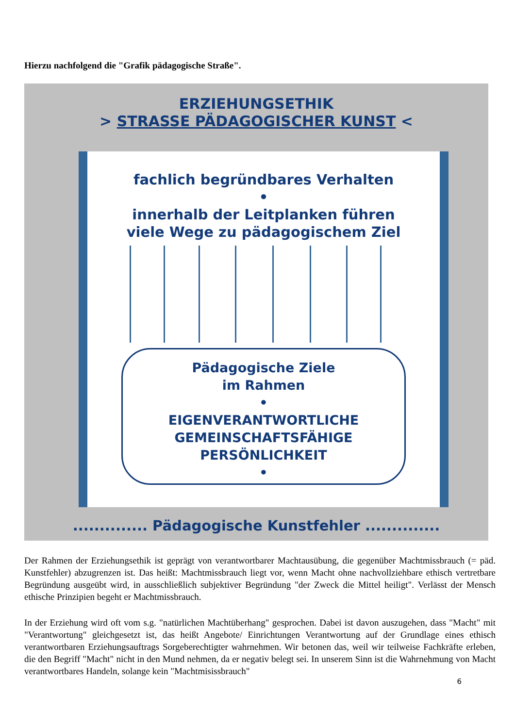Hierzu nachfolgend die "Grafik pädagogische Straße".
ERZIEHUNGSETHIK
> STRASSE PÄDAGOGISCHER KUNST <
fachlich begründbares Verhalten
•
innerhalb der Leitplanken führen
viele Wege zu pädagogischem Ziel
Pädagogische Ziele
im Rahmen
•
EIGENVERANTWORTLICHE
GEMEINSCHAFTSFÄHIGE
PERSÖNLICHKEIT
•
.............. Pädagogische Kunstfehler ..............
Der Rahmen der Erziehungsethik ist geprägt von verantwortbarer Machtausübung, die gegenüber Machtmissbrauch (= päd. Kunstfehler) abzugrenzen ist. Das heißt: Machtmissbrauch liegt vor, wenn Macht ohne nachvollziehbare ethisch vertretbare Begründung ausgeübt wird, in ausschließlich subjektiver Begründung "der Zweck die Mittel heiligt". Verlässt der Mensch ethische Prinzipien begeht er Machtmissbrauch.
In der Erziehung wird oft vom s.g. "natürlichen Machtüberhang" gesprochen. Dabei ist davon auszugehen, dass "Macht" mit "Verantwortung" gleichgesetzt ist, das heißt Angebote/ Einrichtungen Verantwortung auf der Grundlage eines ethisch verantwortbaren Erziehungsauftrags Sorgeberechtigter wahrnehmen. Wir betonen das, weil wir teilweise Fachkräfte erleben, die den Begriff "Macht" nicht in den Mund nehmen, da er negativ belegt sei. In unserem Sinn ist die Wahrnehmung von Macht verantwortbares Handeln, solange kein "Machtmisissbrauch"
6